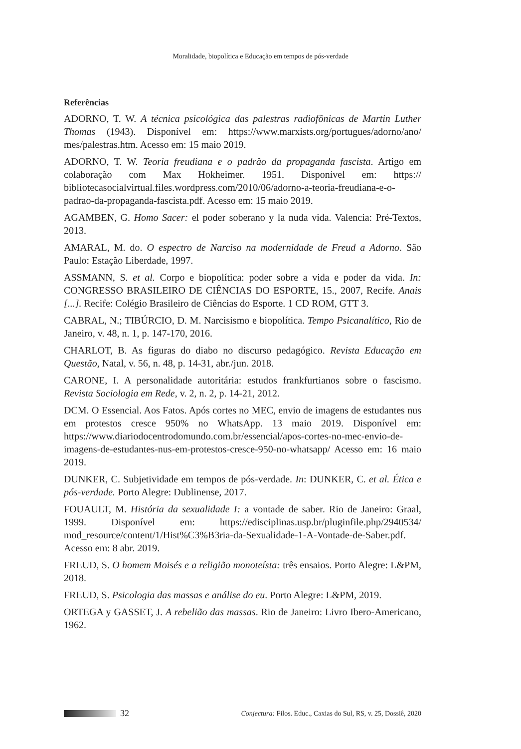Moralidade, biopolítica e Educação em tempos de pós-verdade
Referências
ADORNO, T. W. A técnica psicológica das palestras radiofônicas de Martin Luther Thomas (1943). Disponível em: https://www.marxists.org/portugues/adorno/ano/ mes/palestras.htm. Acesso em: 15 maio 2019.
ADORNO, T. W. Teoria freudiana e o padrão da propaganda fascista. Artigo em colaboração com Max Hokheimer. 1951. Disponível em: https:// bibliotecasocialvirtual.files.wordpress.com/2010/06/adorno-a-teoria-freudiana-e-o-padrao-da-propaganda-fascista.pdf. Acesso em: 15 maio 2019.
AGAMBEN, G. Homo Sacer: el poder soberano y la nuda vida. Valencia: Pré-Textos, 2013.
AMARAL, M. do. O espectro de Narciso na modernidade de Freud a Adorno. São Paulo: Estação Liberdade, 1997.
ASSMANN, S. et al. Corpo e biopolítica: poder sobre a vida e poder da vida. In: CONGRESSO BRASILEIRO DE CIÊNCIAS DO ESPORTE, 15., 2007, Recife. Anais [...]. Recife: Colégio Brasileiro de Ciências do Esporte. 1 CD ROM, GTT 3.
CABRAL, N.; TIBÚRCIO, D. M. Narcisismo e biopolítica. Tempo Psicanalítico, Rio de Janeiro, v. 48, n. 1, p. 147-170, 2016.
CHARLOT, B. As figuras do diabo no discurso pedagógico. Revista Educação em Questão, Natal, v. 56, n. 48, p. 14-31, abr./jun. 2018.
CARONE, I. A personalidade autoritária: estudos frankfurtianos sobre o fascismo. Revista Sociologia em Rede, v. 2, n. 2, p. 14-21, 2012.
DCM. O Essencial. Aos Fatos. Após cortes no MEC, envio de imagens de estudantes nus em protestos cresce 950% no WhatsApp. 13 maio 2019. Disponível em: https://www.diariodocentrodomundo.com.br/essencial/apos-cortes-no-mec-envio-de-imagens-de-estudantes-nus-em-protestos-cresce-950-no-whatsapp/ Acesso em: 16 maio 2019.
DUNKER, C. Subjetividade em tempos de pós-verdade. In: DUNKER, C. et al. Ética e pós-verdade. Porto Alegre: Dublinense, 2017.
FOUAULT, M. História da sexualidade I: a vontade de saber. Rio de Janeiro: Graal, 1999. Disponível em: https://edisciplinas.usp.br/pluginfile.php/2940534/ mod_resource/content/1/Hist%C3%B3ria-da-Sexualidade-1-A-Vontade-de-Saber.pdf. Acesso em: 8 abr. 2019.
FREUD, S. O homem Moisés e a religião monoteísta: três ensaios. Porto Alegre: L&PM, 2018.
FREUD, S. Psicologia das massas e análise do eu. Porto Alegre: L&PM, 2019.
ORTEGA y GASSET, J. A rebelião das massas. Rio de Janeiro: Livro Ibero-Americano, 1962.
32 Conjectura: Filos. Educ., Caxias do Sul, RS, v. 25, Dossiê, 2020